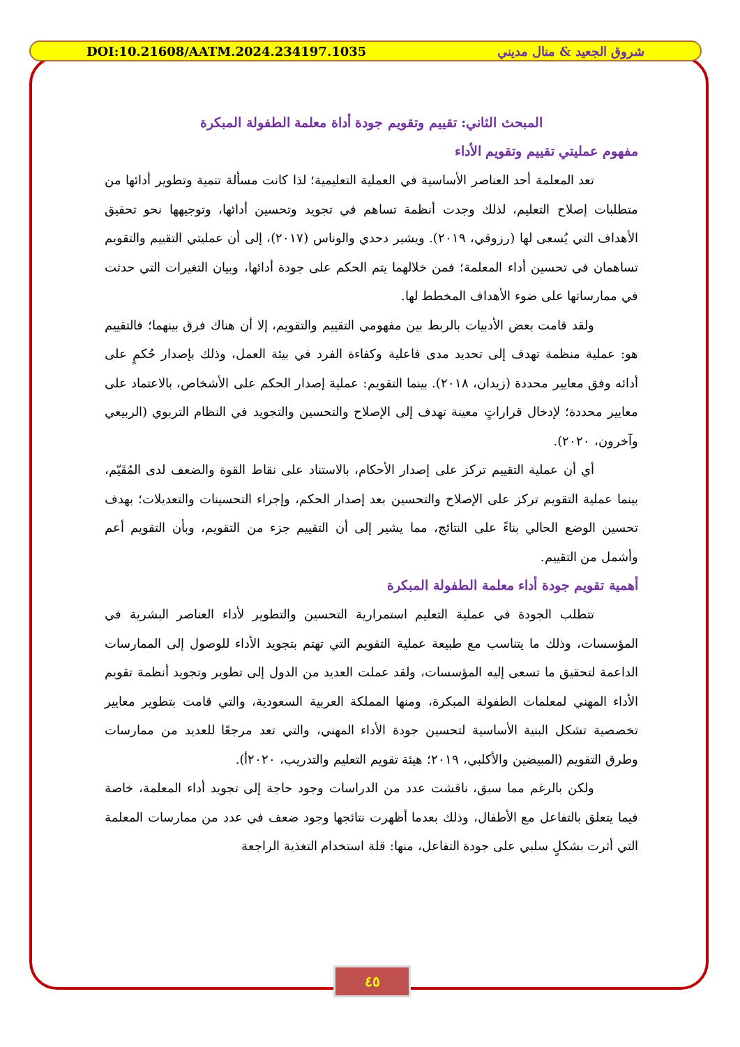DOI:10.21608/AATM.2024.234197.1035 شروق الجعيد & منال مديني
المبحث الثاني: تقييم وتقويم جودة أداة معلمة الطفولة المبكرة
مفهوم عمليتي تقييم وتقويم الأداء
تعد المعلمة أحد العناصر الأساسية في العملية التعليمية؛ لذا كانت مسألة تنمية وتطوير أدائها من متطلبات إصلاح التعليم، لذلك وجدت أنظمة تساهم في تجويد وتحسين أدائها، وتوجيهها نحو تحقيق الأهداف التي يُسعى لها (رزوقي، ٢٠١٩). ويشير دحدي والوناس (٢٠١٧)، إلى أن عمليتي التقييم والتقويم تساهمان في تحسين أداء المعلمة؛ فمن خلالهما يتم الحكم على جودة أدائها، وبيان التغيرات التي حدثت في ممارساتها على ضوء الأهداف المخطط لها.
ولقد قامت بعض الأدبيات بالربط بين مفهومي التقييم والتقويم، إلا أن هناك فرق بينهما؛ فالتقييم هو: عملية منظمة تهدف إلى تحديد مدى فاعلية وكفاءة الفرد في بيئة العمل، وذلك بإصدار حُكمٍ على أدائه وفق معايير محددة (زيدان، ٢٠١٨). بينما التقويم: عملية إصدار الحكم على الأشخاص، بالاعتماد على معايير محددة؛ لإدخال قراراتٍ معينة تهدف إلى الإصلاح والتحسين والتجويد في النظام التربوي (الربيعي وآخرون، ٢٠٢٠).
أي أن عملية التقييم تركز على إصدار الأحكام، بالاستناد على نقاط القوة والضعف لدى المُقَيّم، بينما عملية التقويم تركز على الإصلاح والتحسين بعد إصدار الحكم، وإجراء التحسينات والتعديلات؛ بهدف تحسين الوضع الحالي بناءً على النتائج، مما يشير إلى أن التقييم جزء من التقويم، وبأن التقويم أعم وأشمل من التقييم.
أهمية تقويم جودة أداء معلمة الطفولة المبكرة
تتطلب الجودة في عملية التعليم استمرارية التحسين والتطوير لأداء العناصر البشرية في المؤسسات، وذلك ما يتناسب مع طبيعة عملية التقويم التي تهتم بتجويد الأداء للوصول إلى الممارسات الداعمة لتحقيق ما تسعى إليه المؤسسات، ولقد عملت العديد من الدول إلى تطوير وتجويد أنظمة تقويم الأداء المهني لمعلمات الطفولة المبكرة، ومنها المملكة العربية السعودية، والتي قامت بتطوير معايير تخصصية تشكل البنية الأساسية لتحسين جودة الأداء المهني، والتي تعد مرجعًا للعديد من ممارسات وطرق التقويم (المبيضين والأكلبي، ٢٠١٩؛ هيئة تقويم التعليم والتدريب، ٢٠٢٠أ).
ولكن بالرغم مما سبق، ناقشت عدد من الدراسات وجود حاجة إلى تجويد أداء المعلمة، خاصة فيما يتعلق بالتفاعل مع الأطفال، وذلك بعدما أظهرت نتائجها وجود ضعف في عدد من ممارسات المعلمة التي أثرت بشكلٍ سلبي على جودة التفاعل، منها: قلة استخدام التغذية الراجعة
٤٥